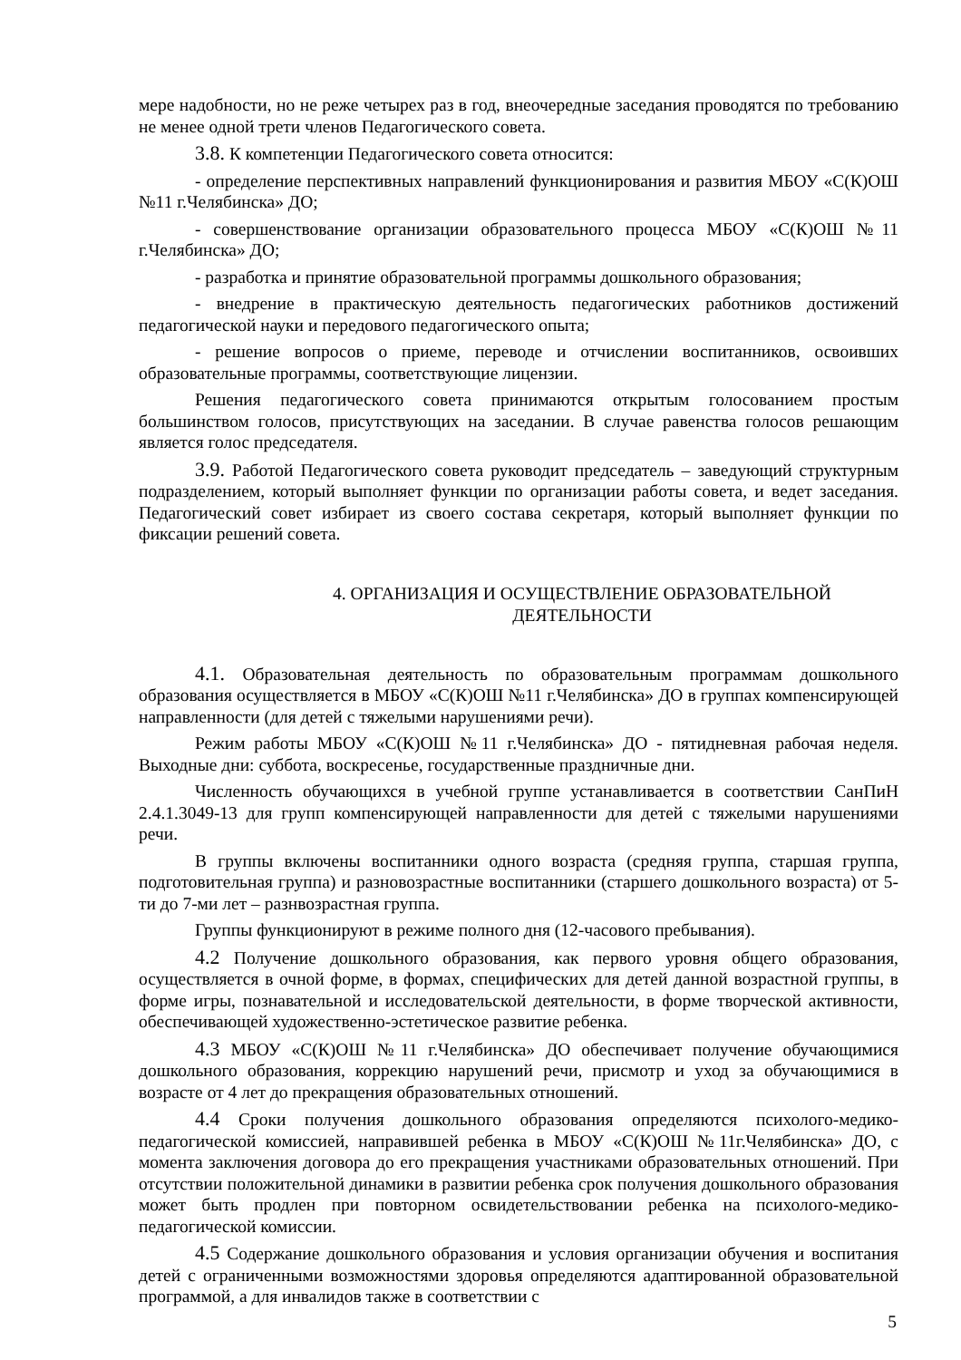мере надобности, но не реже четырех раз в год, внеочередные заседания проводятся по требованию не менее одной трети членов Педагогического совета.
3.8. К компетенции Педагогического совета относится:
- определение перспективных направлений функционирования и развития МБОУ «С(К)ОШ №11 г.Челябинска» ДО;
- совершенствование организации образовательного процесса МБОУ «С(К)ОШ №11 г.Челябинска» ДО;
- разработка и принятие образовательной программы дошкольного образования;
- внедрение в практическую деятельность педагогических работников достижений педагогической науки и передового педагогического опыта;
- решение вопросов о приеме, переводе и отчислении воспитанников, освоивших образовательные программы, соответствующие лицензии.
Решения педагогического совета принимаются открытым голосованием простым большинством голосов, присутствующих на заседании. В случае равенства голосов решающим является голос председателя.
3.9. Работой Педагогического совета руководит председатель – заведующий структурным подразделением, который выполняет функции по организации работы совета, и ведет заседания. Педагогический совет избирает из своего состава секретаря, который выполняет функции по фиксации решений совета.
4. ОРГАНИЗАЦИЯ И ОСУЩЕСТВЛЕНИЕ ОБРАЗОВАТЕЛЬНОЙ ДЕЯТЕЛЬНОСТИ
4.1. Образовательная деятельность по образовательным программам дошкольного образования осуществляется в МБОУ «С(К)ОШ №11 г.Челябинска» ДО в группах компенсирующей направленности (для детей с тяжелыми нарушениями речи).
Режим работы МБОУ «С(К)ОШ №11 г.Челябинска» ДО - пятидневная рабочая неделя. Выходные дни: суббота, воскресенье, государственные праздничные дни.
Численность обучающихся в учебной группе устанавливается в соответствии СанПиН 2.4.1.3049-13 для групп компенсирующей направленности для детей с тяжелыми нарушениями речи.
В группы включены воспитанники одного возраста (средняя группа, старшая группа, подготовительная группа) и разновозрастные воспитанники (старшего дошкольного возраста) от 5-ти до 7-ми лет – разнвозрастная группа.
Группы функционируют в режиме полного дня (12-часового пребывания).
4.2 Получение дошкольного образования, как первого уровня общего образования, осуществляется в очной форме, в формах, специфических для детей данной возрастной группы, в форме игры, познавательной и исследовательской деятельности, в форме творческой активности, обеспечивающей художественно-эстетическое развитие ребенка.
4.3 МБОУ «С(К)ОШ №11 г.Челябинска» ДО обеспечивает получение обучающимися дошкольного образования, коррекцию нарушений речи, присмотр и уход за обучающимися в возрасте от 4 лет до прекращения образовательных отношений.
4.4 Сроки получения дошкольного образования определяются психолого-медико-педагогической комиссией, направившей ребенка в МБОУ «С(К)ОШ №11г.Челябинска» ДО, с момента заключения договора до его прекращения участниками образовательных отношений. При отсутствии положительной динамики в развитии ребенка срок получения дошкольного образования может быть продлен при повторном освидетельствовании ребенка на психолого-медико-педагогической комиссии.
4.5 Содержание дошкольного образования и условия организации обучения и воспитания детей с ограниченными возможностями здоровья определяются адаптированной образовательной программой, а для инвалидов также в соответствии с
5